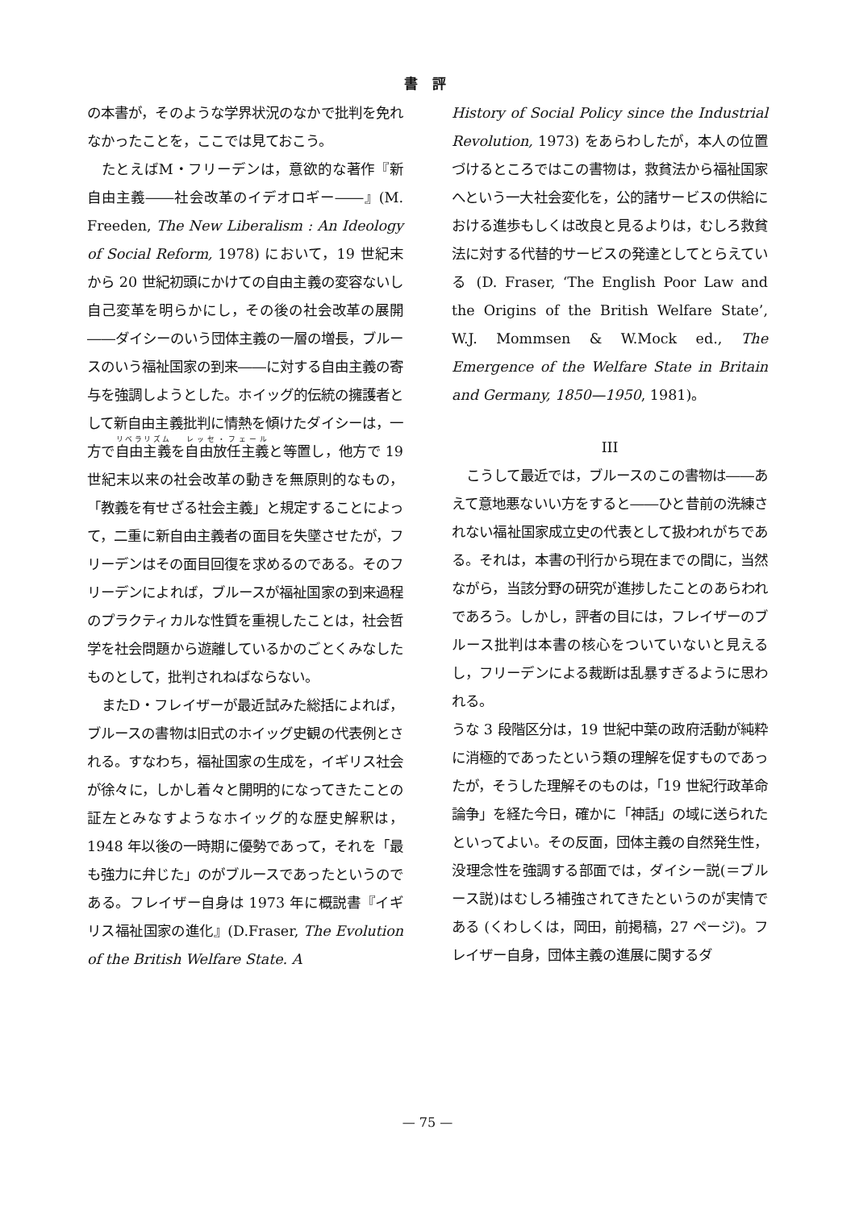書 評
の本書が，そのような学界状況のなかで批判を免れなかったことを，ここでは見ておこう。
たとえばM・フリーデンは，意欲的な著作『新自由主義――社会改革のイデオロギー――』(M. Freeden, The New Liberalism : An Ideology of Social Reform, 1978) において，19 世紀末から 20 世紀初頭にかけての自由主義の変容ないし自己変革を明らかにし，その後の社会改革の展開――ダイシーのいう団体主義の一層の増長，ブルースのいう福祉国家の到来――に対する自由主義の寄与を強調しようとした。ホイッグ的伝統の擁護者として新自由主義批判に情熱を傾けたダイシーは，一方で自由主義を自由放任主義と等置し，他方で 19 世紀末以来の社会改革の動きを無原則的なもの，「教義を有せざる社会主義」と規定することによって，二重に新自由主義者の面目を失墜させたが，フリーデンはその面目回復を求めるのである。そのフリーデンによれば，ブルースが福祉国家の到来過程のプラクティカルな性質を重視したことは，社会哲学を社会問題から遊離しているかのごとくみなしたものとして，批判されねばならない。
またD・フレイザーが最近試みた総括によれば，ブルースの書物は旧式のホイッグ史観の代表例とされる。すなわち，福祉国家の生成を，イギリス社会が徐々に，しかし着々と開明的になってきたことの証左とみなすようなホイッグ的な歴史解釈は，1948 年以後の一時期に優勢であって，それを「最も強力に弁じた」のがブルースであったというのである。フレイザー自身は 1973 年に概説書『イギリス福祉国家の進化』(D.Fraser, The Evolution of the British Welfare State. A
History of Social Policy since the Industrial Revolution, 1973) をあらわしたが，本人の位置づけるところではこの書物は，救貧法から福祉国家へという一大社会変化を，公的諸サービスの供給における進歩もしくは改良と見るよりは，むしろ救貧法に対する代替的サービスの発達としてとらえている (D. Fraser, ‘The English Poor Law and the Origins of the British Welfare State’, W.J. Mommsen & W.Mock ed., The Emergence of the Welfare State in Britain and Germany, 1850—1950, 1981)。
III
こうして最近では，ブルースのこの書物は――あえて意地悪ないい方をすると――ひと昔前の洗練されない福祉国家成立史の代表として扱われがちである。それは，本書の刊行から現在までの間に，当然ながら，当該分野の研究が進捗したことのあらわれであろう。しかし，評者の目には，フレイザーのブルース批判は本書の核心をついていないと見えるし，フリーデンによる裁断は乱暴すぎるように思われる。
うな 3 段階区分は，19 世紀中葉の政府活動が純粋に消極的であったという類の理解を促すものであったが，そうした理解そのものは，「19 世紀行政革命論争」を経た今日，確かに「神話」の域に送られたといってよい。その反面，団体主義の自然発生性，没理念性を強調する部面では，ダイシー説(＝ブルース説)はむしろ補強されてきたというのが実情である (くわしくは，岡田，前掲稿，27 ページ)。フレイザー自身，団体主義の進展に関するダ
— 75 —